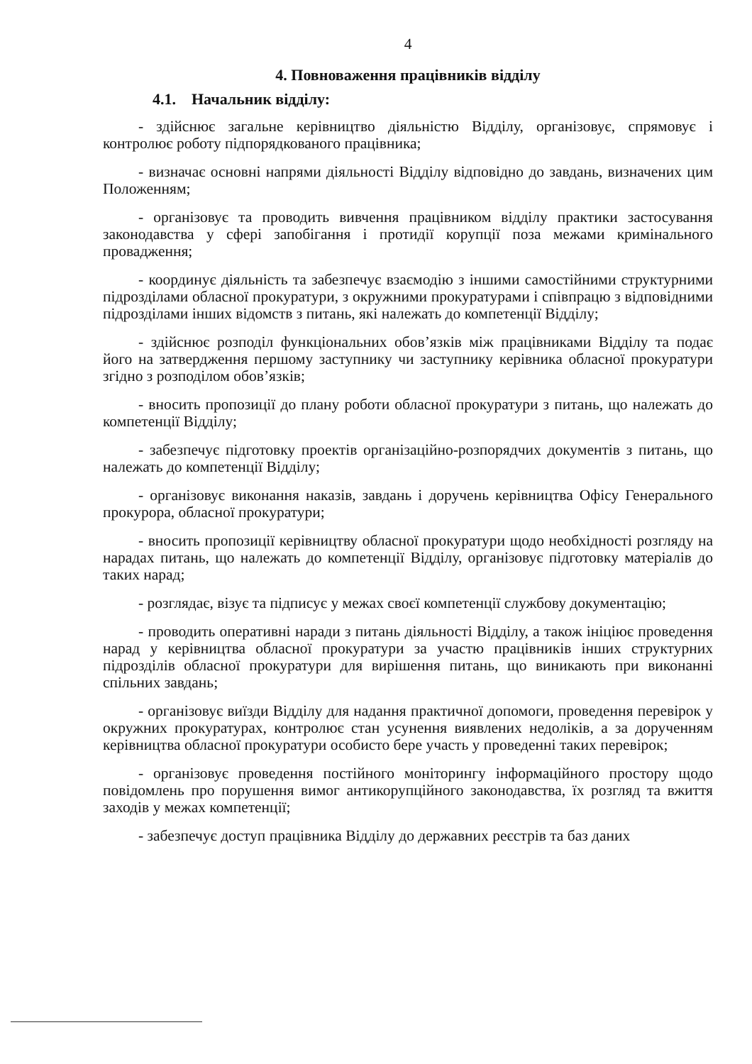4
4. Повноваження працівників відділу
4.1. Начальник відділу:
- здійснює загальне керівництво діяльністю Відділу, організовує, спрямовує і контролює роботу підпорядкованого працівника;
- визначає основні напрями діяльності Відділу відповідно до завдань, визначених цим Положенням;
- організовує та проводить вивчення працівником відділу практики застосування законодавства у сфері запобігання і протидії корупції поза межами кримінального провадження;
- координує діяльність та забезпечує взаємодію з іншими самостійними структурними підрозділами обласної прокуратури, з окружними прокуратурами і співпрацю з відповідними підрозділами інших відомств з питань, які належать до компетенції Відділу;
- здійснює розподіл функціональних обов’язків між працівниками Відділу та подає його на затвердження першому заступнику чи заступнику керівника обласної прокуратури згідно з розподілом обов’язків;
- вносить пропозиції до плану роботи обласної прокуратури з питань, що належать до компетенції Відділу;
- забезпечує підготовку проектів організаційно-розпорядчих документів з питань, що належать до компетенції Відділу;
- організовує виконання наказів, завдань і доручень керівництва Офісу Генерального прокурора, обласної прокуратури;
- вносить пропозиції керівництву обласної прокуратури щодо необхідності розгляду на нарадах питань, що належать до компетенції Відділу, організовує підготовку матеріалів до таких нарад;
- розглядає, візує та підписує у межах своєї компетенції службову документацію;
- проводить оперативні наради з питань діяльності Відділу, а також ініціює проведення нарад у керівництва обласної прокуратури за участю працівників інших структурних підрозділів обласної прокуратури для вирішення питань, що виникають при виконанні спільних завдань;
- організовує виїзди Відділу для надання практичної допомоги, проведення перевірок у окружних прокуратурах, контролює стан усунення виявлених недоліків, а за дорученням керівництва обласної прокуратури особисто бере участь у проведенні таких перевірок;
- організовує проведення постійного моніторингу інформаційного простору щодо повідомлень про порушення вимог антикорупційного законодавства, їх розгляд та вжиття заходів у межах компетенції;
- забезпечує доступ працівника Відділу до державних реєстрів та баз даних